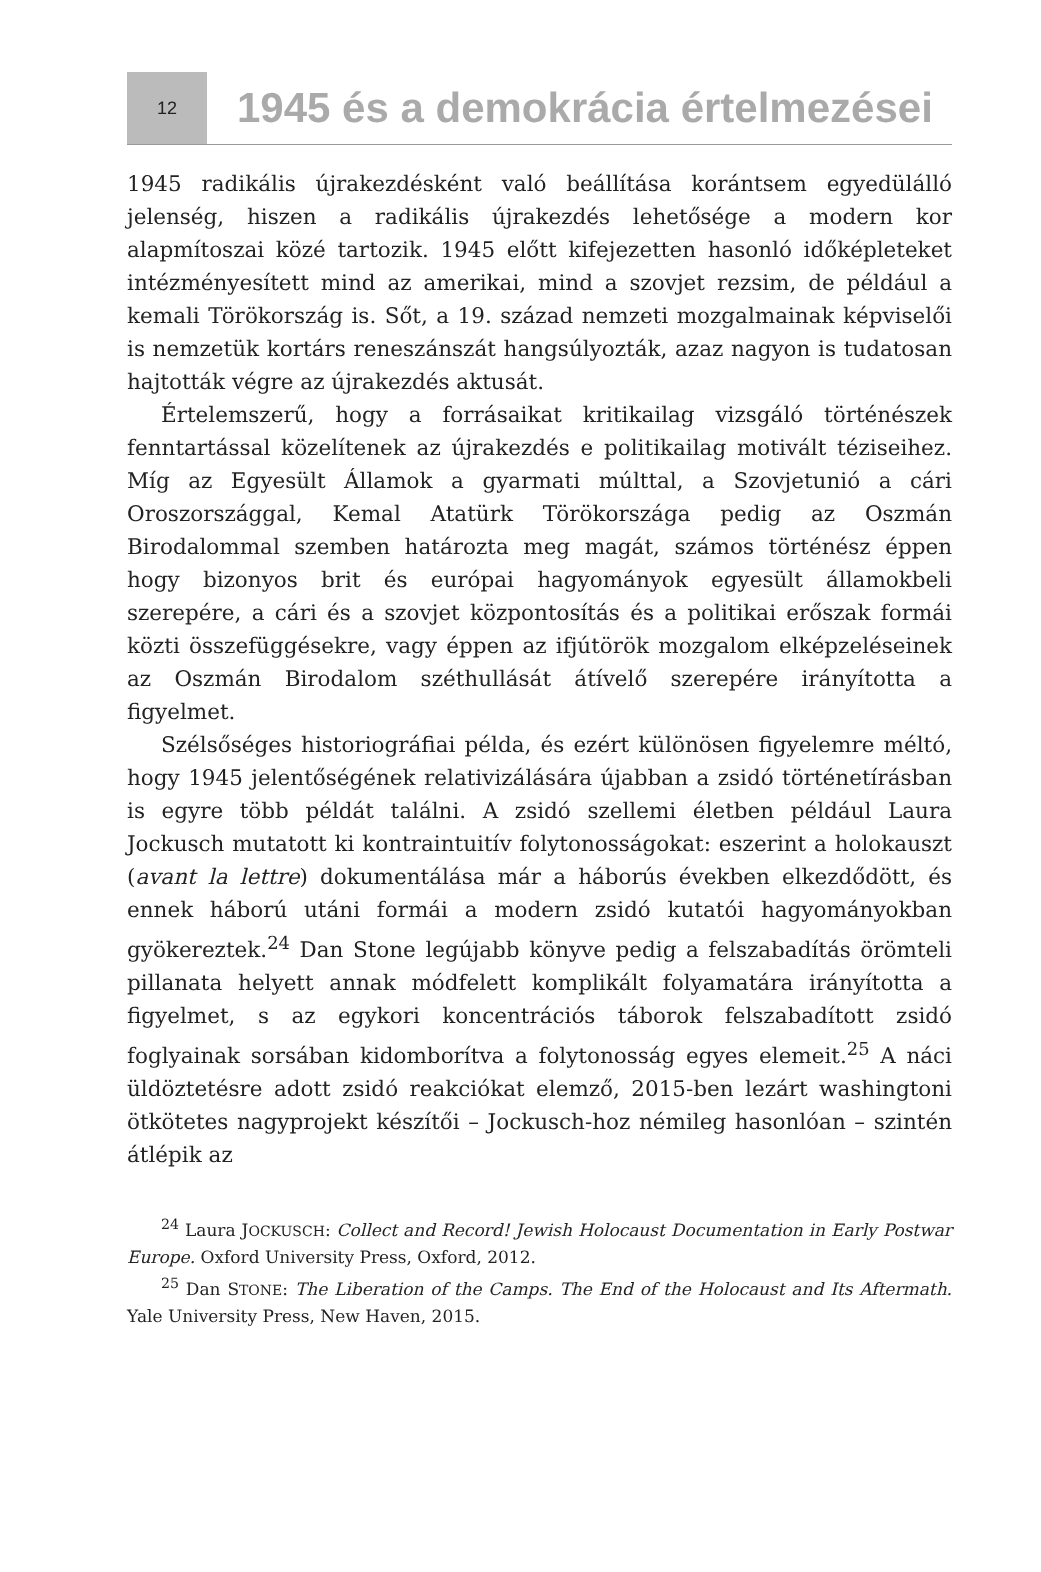12
1945 és a demokrácia értelmezései
1945 radikális újrakezdésként való beállítása korántsem egyedülálló jelenség, hiszen a radikális újrakezdés lehetősége a modern kor alapmítoszai közé tartozik. 1945 előtt kifejezetten hasonló időképleteket intézményesített mind az amerikai, mind a szovjet rezsim, de például a kemali Törökország is. Sőt, a 19. század nemzeti mozgalmainak képviselői is nemzetük kortárs reneszánszát hangsúlyozták, azaz nagyon is tudatosan hajtották végre az újrakezdés aktusát.
Értelemszerű, hogy a forrásaikat kritikailag vizsgáló történészek fenntartással közelítenek az újrakezdés e politikailag motivált téziseihez. Míg az Egyesült Államok a gyarmati múlttal, a Szovjetunió a cári Oroszországgal, Kemal Atatürk Törökországa pedig az Oszmán Birodalommal szemben határozta meg magát, számos történész éppen hogy bizonyos brit és európai hagyományok egyesült államokbeli szerepére, a cári és a szovjet központosítás és a politikai erőszak formái közti összefüggésekre, vagy éppen az ifjútörök mozgalom elképzeléseinek az Oszmán Birodalom széthullását átívelő szerepére irányította a figyelmet.
Szélsőséges historiográfiai példa, és ezért különösen figyelemre méltó, hogy 1945 jelentőségének relativizálására újabban a zsidó történetírásban is egyre több példát találni. A zsidó szellemi életben például Laura Jockusch mutatott ki kontraintuitív folytonosságokat: eszerint a holokauszt (avant la lettre) dokumentálása már a háborús években elkezdődött, és ennek háború utáni formái a modern zsidó kutatói hagyományokban gyökereztek.<sup>24</sup> Dan Stone legújabb könyve pedig a felszabadítás örömteli pillanata helyett annak módfelett komplikált folyamatára irányította a figyelmet, s az egykori koncentrációs táborok felszabadított zsidó foglyainak sorsában kidomborítva a folytonosság egyes elemeit.<sup>25</sup> A náci üldöztetésre adott zsidó reakciókat elemző, 2015-ben lezárt washingtoni ötkötetes nagyprojekt készítői – Jockusch-hoz némileg hasonlóan – szintén átlépik az
<sup>24</sup> Laura JOCKUSCH: Collect and Record! Jewish Holocaust Documentation in Early Postwar Europe. Oxford University Press, Oxford, 2012.
<sup>25</sup> Dan STONE: The Liberation of the Camps. The End of the Holocaust and Its Aftermath. Yale University Press, New Haven, 2015.